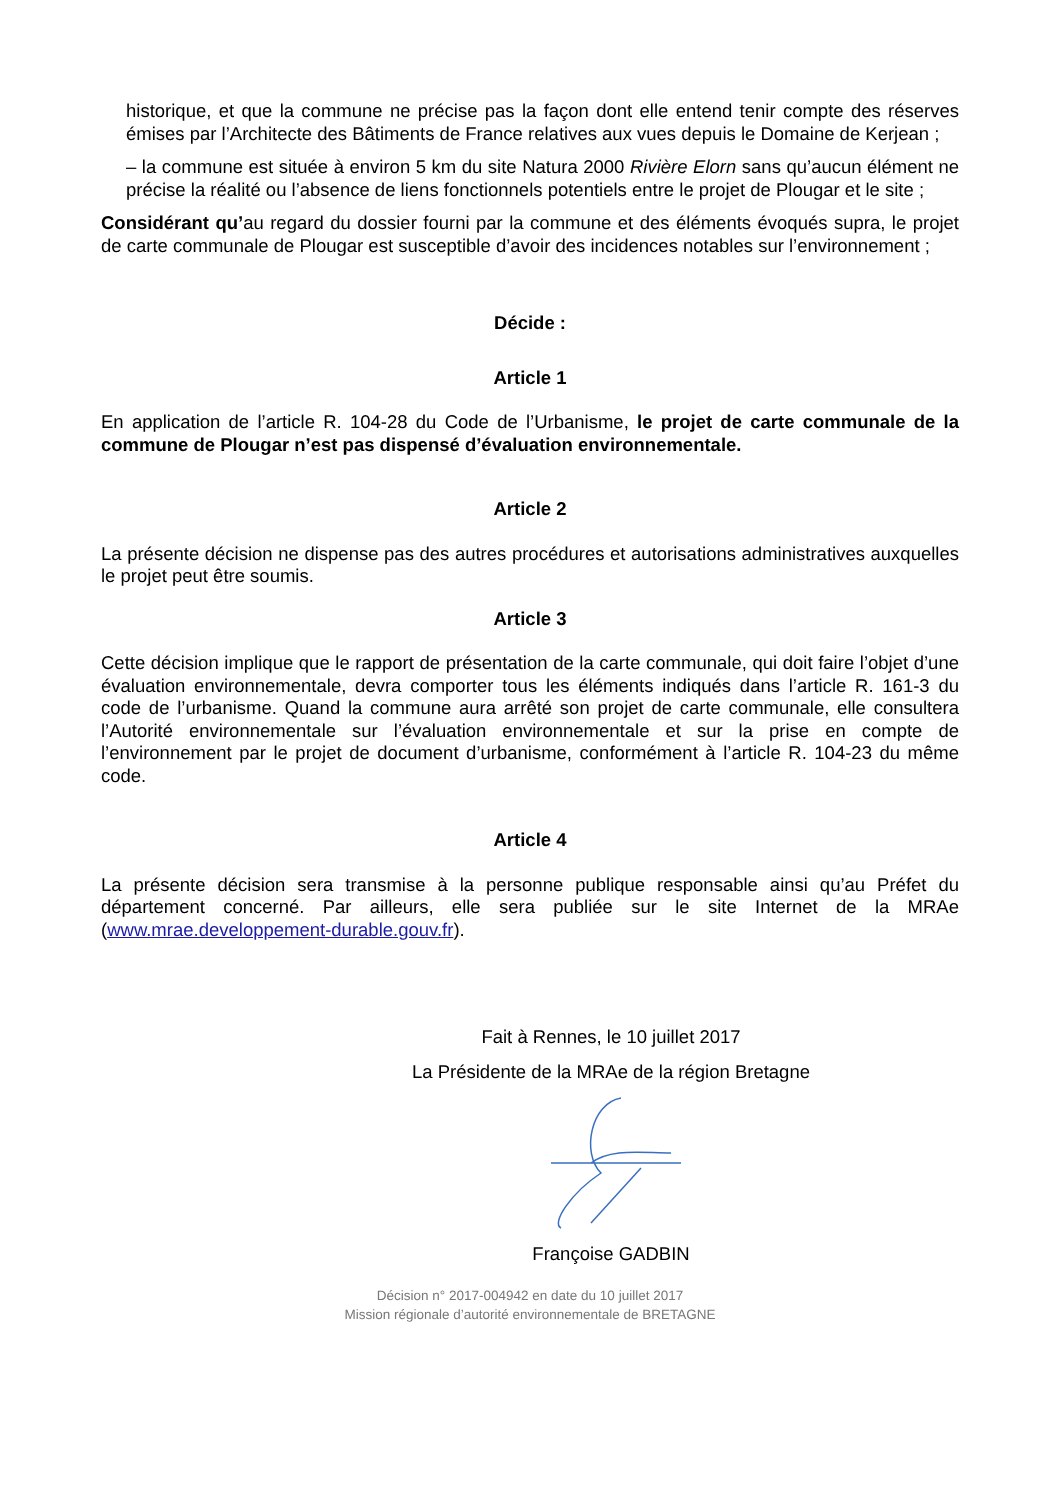historique, et que la commune ne précise pas la façon dont elle entend tenir compte des réserves émises par l’Architecte des Bâtiments de France relatives aux vues depuis le Domaine de Kerjean ;
– la commune est située à environ 5 km du site Natura 2000 Rivière Elorn sans qu’aucun élément ne précise la réalité ou l’absence de liens fonctionnels potentiels entre le projet de Plougar et le site ;
Considérant qu’au regard du dossier fourni par la commune et des éléments évoqués supra, le projet de carte communale de Plougar est susceptible d’avoir des incidences notables sur l’environnement ;
Décide :
Article 1
En application de l’article R. 104-28 du Code de l’Urbanisme, le projet de carte communale de la commune de Plougar n’est pas dispensé d’évaluation environnementale.
Article 2
La présente décision ne dispense pas des autres procédures et autorisations administratives auxquelles le projet peut être soumis.
Article 3
Cette décision implique que le rapport de présentation de la carte communale, qui doit faire l’objet d’une évaluation environnementale, devra comporter tous les éléments indiqués dans l’article R. 161-3 du code de l’urbanisme. Quand la commune aura arrêté son projet de carte communale, elle consultera l’Autorité environnementale sur l’évaluation environnementale et sur la prise en compte de l’environnement par le projet de document d’urbanisme, conformément à l’article R. 104-23 du même code.
Article 4
La présente décision sera transmise à la personne publique responsable ainsi qu’au Préfet du département concerné. Par ailleurs, elle sera publiée sur le site Internet de la MRAe (www.mrae.developpement-durable.gouv.fr).
Fait à Rennes, le 10 juillet 2017
La Présidente de la MRAe de la région Bretagne
Françoise GADBIN
Décision n° 2017-004942 en date du 10 juillet 2017
Mission régionale d’autorité environnementale de BRETAGNE